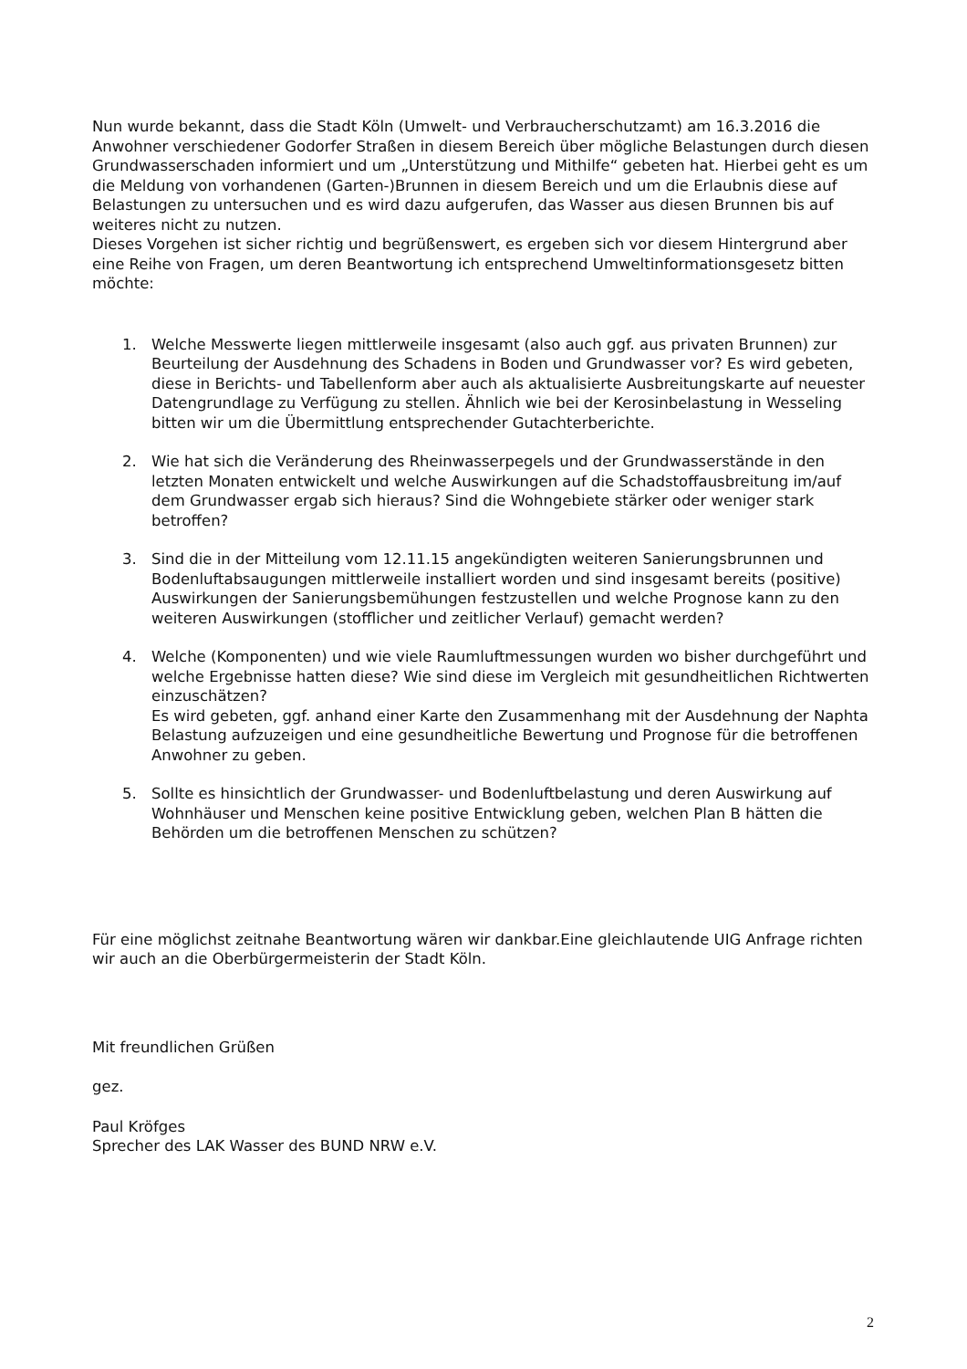Nun wurde bekannt, dass die Stadt Köln (Umwelt- und Verbraucherschutzamt) am 16.3.2016 die Anwohner verschiedener Godorfer Straßen in diesem Bereich über mögliche Belastungen durch diesen Grundwasserschaden informiert und um „Unterstützung und Mithilfe“ gebeten hat. Hierbei geht es um die Meldung von vorhandenen (Garten-)Brunnen in diesem Bereich und um die Erlaubnis diese auf Belastungen zu untersuchen und es wird dazu aufgerufen, das Wasser aus diesen Brunnen bis auf weiteres nicht zu nutzen.
Dieses Vorgehen ist sicher richtig und begrüßenswert, es ergeben sich vor diesem Hintergrund aber eine Reihe von Fragen, um deren Beantwortung ich entsprechend Umweltinformationsgesetz bitten möchte:
1. Welche Messwerte liegen mittlerweile insgesamt (also auch ggf. aus privaten Brunnen) zur Beurteilung der Ausdehnung des Schadens in Boden und Grundwasser vor? Es wird gebeten, diese in Berichts- und Tabellenform aber auch als aktualisierte Ausbreitungskarte auf neuester Datengrundlage zu Verfügung zu stellen. Ähnlich wie bei der Kerosinbelastung in Wesseling bitten wir um die Übermittlung entsprechender Gutachterberichte.
2. Wie hat sich die Veränderung des Rheinwasserpegels und der Grundwasserstände in den letzten Monaten entwickelt und welche Auswirkungen auf die Schadstoffausbreitung im/auf dem Grundwasser ergab sich hieraus? Sind die Wohngebiete stärker oder weniger stark betroffen?
3. Sind die in der Mitteilung vom 12.11.15 angekündigten weiteren Sanierungsbrunnen und Bodenluftabsaugungen mittlerweile installiert worden und sind insgesamt bereits (positive) Auswirkungen der Sanierungsbemühungen festzustellen und welche Prognose kann zu den weiteren Auswirkungen (stofflicher und zeitlicher Verlauf) gemacht werden?
4. Welche (Komponenten) und wie viele Raumluftmessungen wurden wo bisher durchgeführt und welche Ergebnisse hatten diese? Wie sind diese im Vergleich mit gesundheitlichen Richtwerten einzuschätzen?
Es wird gebeten, ggf. anhand einer Karte den Zusammenhang mit der Ausdehnung der Naphta Belastung aufzuzeigen und eine gesundheitliche Bewertung und Prognose für die betroffenen Anwohner zu geben.
5. Sollte es hinsichtlich der Grundwasser- und Bodenluftbelastung und deren Auswirkung auf Wohnhäuser und Menschen keine positive Entwicklung geben, welchen Plan B hätten die Behörden um die betroffenen Menschen zu schützen?
Für eine möglichst zeitnahe Beantwortung wären wir dankbar.Eine gleichlautende UIG Anfrage richten wir auch an die Oberbürgermeisterin der Stadt Köln.
Mit freundlichen Grüßen
gez.
Paul Kröfges
Sprecher des LAK Wasser des BUND NRW e.V.
2